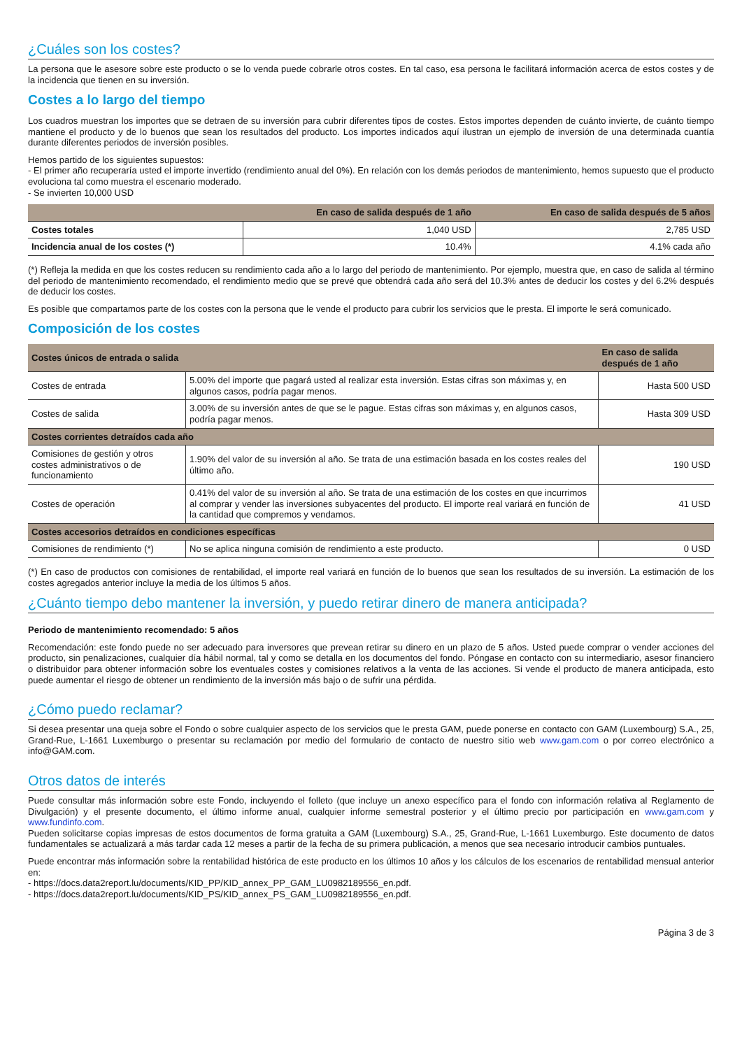¿Cuáles son los costes?
La persona que le asesore sobre este producto o se lo venda puede cobrarle otros costes. En tal caso, esa persona le facilitará información acerca de estos costes y de la incidencia que tienen en su inversión.
Costes a lo largo del tiempo
Los cuadros muestran los importes que se detraen de su inversión para cubrir diferentes tipos de costes. Estos importes dependen de cuánto invierte, de cuánto tiempo mantiene el producto y de lo buenos que sean los resultados del producto. Los importes indicados aquí ilustran un ejemplo de inversión de una determinada cuantía durante diferentes periodos de inversión posibles.
Hemos partido de los siguientes supuestos:
- El primer año recuperaría usted el importe invertido (rendimiento anual del 0%). En relación con los demás periodos de mantenimiento, hemos supuesto que el producto evoluciona tal como muestra el escenario moderado.
- Se invierten 10,000 USD
| | En caso de salida después de 1 año | En caso de salida después de 5 años |
| --- | --- | --- |
| Costes totales | 1,040 USD | 2,785 USD |
| Incidencia anual de los costes (*) | 10.4% | 4.1% cada año |
(*) Refleja la medida en que los costes reducen su rendimiento cada año a lo largo del periodo de mantenimiento. Por ejemplo, muestra que, en caso de salida al término del periodo de mantenimiento recomendado, el rendimiento medio que se prevé que obtendrá cada año será del 10.3% antes de deducir los costes y del 6.2% después de deducir los costes.
Es posible que compartamos parte de los costes con la persona que le vende el producto para cubrir los servicios que le presta. El importe le será comunicado.
Composición de los costes
| Costes únicos de entrada o salida | | En caso de salida después de 1 año |
| --- | --- | --- |
| Costes de entrada | 5.00% del importe que pagará usted al realizar esta inversión. Estas cifras son máximas y, en algunos casos, podría pagar menos. | Hasta 500 USD |
| Costes de salida | 3.00% de su inversión antes de que se le pague. Estas cifras son máximas y, en algunos casos, podría pagar menos. | Hasta 309 USD |
| Costes corrientes detraídos cada año | | |
| Comisiones de gestión y otros costes administrativos o de funcionamiento | 1.90% del valor de su inversión al año. Se trata de una estimación basada en los costes reales del último año. | 190 USD |
| Costes de operación | 0.41% del valor de su inversión al año. Se trata de una estimación de los costes en que incurrimos al comprar y vender las inversiones subyacentes del producto. El importe real variará en función de la cantidad que compremos y vendamos. | 41 USD |
| Costes accesorios detraídos en condiciones específicas | | |
| Comisiones de rendimiento (*) | No se aplica ninguna comisión de rendimiento a este producto. | 0 USD |
(*) En caso de productos con comisiones de rentabilidad, el importe real variará en función de lo buenos que sean los resultados de su inversión. La estimación de los costes agregados anterior incluye la media de los últimos 5 años.
¿Cuánto tiempo debo mantener la inversión, y puedo retirar dinero de manera anticipada?
Periodo de mantenimiento recomendado: 5 años
Recomendación: este fondo puede no ser adecuado para inversores que prevean retirar su dinero en un plazo de 5 años. Usted puede comprar o vender acciones del producto, sin penalizaciones, cualquier día hábil normal, tal y como se detalla en los documentos del fondo. Póngase en contacto con su intermediario, asesor financiero o distribuidor para obtener información sobre los eventuales costes y comisiones relativos a la venta de las acciones. Si vende el producto de manera anticipada, esto puede aumentar el riesgo de obtener un rendimiento de la inversión más bajo o de sufrir una pérdida.
¿Cómo puedo reclamar?
Si desea presentar una queja sobre el Fondo o sobre cualquier aspecto de los servicios que le presta GAM, puede ponerse en contacto con GAM (Luxembourg) S.A., 25, Grand-Rue, L-1661 Luxemburgo o presentar su reclamación por medio del formulario de contacto de nuestro sitio web www.gam.com o por correo electrónico a info@GAM.com.
Otros datos de interés
Puede consultar más información sobre este Fondo, incluyendo el folleto (que incluye un anexo específico para el fondo con información relativa al Reglamento de Divulgación) y el presente documento, el último informe anual, cualquier informe semestral posterior y el último precio por participación en www.gam.com y www.fundinfo.com.
Pueden solicitarse copias impresas de estos documentos de forma gratuita a GAM (Luxembourg) S.A., 25, Grand-Rue, L-1661 Luxemburgo. Este documento de datos fundamentales se actualizará a más tardar cada 12 meses a partir de la fecha de su primera publicación, a menos que sea necesario introducir cambios puntuales.
Puede encontrar más información sobre la rentabilidad histórica de este producto en los últimos 10 años y los cálculos de los escenarios de rentabilidad mensual anterior en:
- https://docs.data2report.lu/documents/KID_PP/KID_annex_PP_GAM_LU0982189556_en.pdf.
- https://docs.data2report.lu/documents/KID_PS/KID_annex_PS_GAM_LU0982189556_en.pdf.
Página 3 de 3